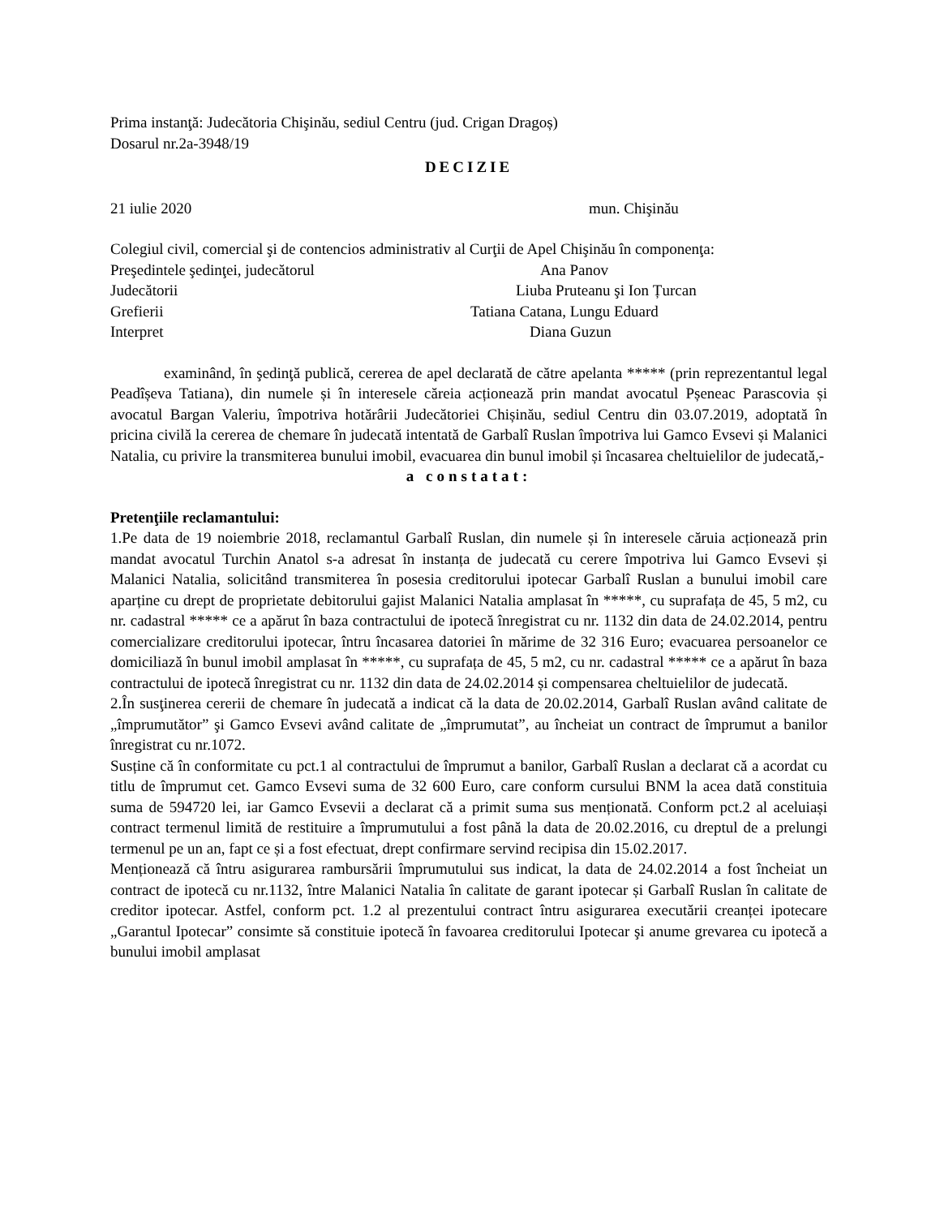Prima instanţă: Judecătoria Chişinău, sediul Centru (jud. Crigan Dragoș)
Dosarul nr.2a-3948/19
DECIZIE
21 iulie 2020 mun. Chişinău
Colegiul civil, comercial şi de contencios administrativ al Curţii de Apel Chişinău în componenţa:
Preşedintele şedinţei, judecătorul Ana Panov
Judecătorii Liuba Pruteanu şi Ion Țurcan
Grefierii Tatiana Catana, Lungu Eduard
Interpret Diana Guzun
examinând, în şedinţă publică, cererea de apel declarată de către apelanta ***** (prin reprezentantul legal Peadîșeva Tatiana), din numele și în interesele căreia acționează prin mandat avocatul Pșeneac Parascovia și avocatul Bargan Valeriu, împotriva hotărârii Judecătoriei Chișinău, sediul Centru din 03.07.2019, adoptată în pricina civilă la cererea de chemare în judecată intentată de Garbalî Ruslan împotriva lui Gamco Evsevi și Malanici Natalia, cu privire la transmiterea bunului imobil, evacuarea din bunul imobil și încasarea cheltuielilor de judecată,-
a constatat:
Pretenţiile reclamantului:
1.Pe data de 19 noiembrie 2018, reclamantul Garbalî Ruslan, din numele și în interesele căruia acționează prin mandat avocatul Turchin Anatol s-a adresat în instanța de judecată cu cerere împotriva lui Gamco Evsevi și Malanici Natalia, solicitând transmiterea în posesia creditorului ipotecar Garbalî Ruslan a bunului imobil care aparține cu drept de proprietate debitorului gajist Malanici Natalia amplasat în *****, cu suprafața de 45, 5 m2, cu nr. cadastral ***** ce a apărut în baza contractului de ipotecă înregistrat cu nr. 1132 din data de 24.02.2014, pentru comercializare creditorului ipotecar, întru încasarea datoriei în mărime de 32 316 Euro; evacuarea persoanelor ce domiciliază în bunul imobil amplasat în *****, cu suprafața de 45, 5 m2, cu nr. cadastral ***** ce a apărut în baza contractului de ipotecă înregistrat cu nr. 1132 din data de 24.02.2014 și compensarea cheltuielilor de judecată.
2.În susţinerea cererii de chemare în judecată a indicat că la data de 20.02.2014, Garbalî Ruslan având calitate de „împrumutător” şi Gamco Evsevi având calitate de „împrumutat”, au încheiat un contract de împrumut a banilor înregistrat cu nr.1072.
Susține că în conformitate cu pct.1 al contractului de împrumut a banilor, Garbalî Ruslan a declarat că a acordat cu titlu de împrumut cet. Gamco Evsevi suma de 32 600 Euro, care conform cursului BNM la acea dată constituia suma de 594720 lei, iar Gamco Evsevii a declarat că a primit suma sus menționată. Conform pct.2 al aceluiași contract termenul limită de restituire a împrumutului a fost până la data de 20.02.2016, cu dreptul de a prelungi termenul pe un an, fapt ce și a fost efectuat, drept confirmare servind recipisa din 15.02.2017.
Menționează că întru asigurarea rambursării împrumutului sus indicat, la data de 24.02.2014 a fost încheiat un contract de ipotecă cu nr.1132, între Malanici Natalia în calitate de garant ipotecar și Garbalî Ruslan în calitate de creditor ipotecar. Astfel, conform pct. 1.2 al prezentului contract întru asigurarea executării creanței ipotecare „Garantul Ipotecar” consimte să constituie ipotecă în favoarea creditorului Ipotecar şi anume grevarea cu ipotecă a bunului imobil amplasat